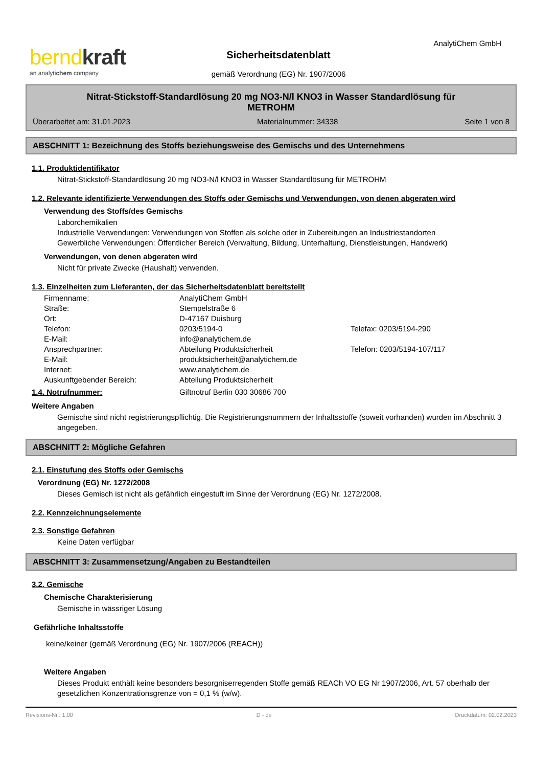berndkraft
an analytichem company
Sicherheitsdatenblatt
gemäß Verordnung (EG) Nr. 1907/2006
AnalytiChem GmbH
Nitrat-Stickstoff-Standardlösung 20 mg NO3-N/l KNO3 in Wasser Standardlösung für METROHM
Überarbeitet am: 31.01.2023 Materialnummer: 34338 Seite 1 von 8
ABSCHNITT 1: Bezeichnung des Stoffs beziehungsweise des Gemischs und des Unternehmens
1.1. Produktidentifikator
Nitrat-Stickstoff-Standardlösung 20 mg NO3-N/l KNO3 in Wasser Standardlösung für METROHM
1.2. Relevante identifizierte Verwendungen des Stoffs oder Gemischs und Verwendungen, von denen abgeraten wird
Verwendung des Stoffs/des Gemischs
Laborchemikalien
Industrielle Verwendungen: Verwendungen von Stoffen als solche oder in Zubereitungen an Industriestandorten
Gewerbliche Verwendungen: Öffentlicher Bereich (Verwaltung, Bildung, Unterhaltung, Dienstleistungen, Handwerk)
Verwendungen, von denen abgeraten wird
Nicht für private Zwecke (Haushalt) verwenden.
1.3. Einzelheiten zum Lieferanten, der das Sicherheitsdatenblatt bereitstellt
| Firmenname: | AnalytiChem GmbH | |
| Straße: | Stempelstraße 6 | |
| Ort: | D-47167 Duisburg | |
| Telefon: | 0203/5194-0 | Telefax: 0203/5194-290 |
| E-Mail: | info@analytichem.de | |
| Ansprechpartner: | Abteilung Produktsicherheit | Telefon: 0203/5194-107/117 |
| E-Mail: | produktsicherheit@analytichem.de | |
| Internet: | www.analytichem.de | |
| Auskunftgebender Bereich: | Abteilung Produktsicherheit | |
| 1.4. Notrufnummer: | Giftnotruf Berlin 030 30686 700 |
Weitere Angaben
Gemische sind nicht registrierungspflichtig. Die Registrierungsnummern der Inhaltsstoffe (soweit vorhanden) wurden im Abschnitt 3 angegeben.
ABSCHNITT 2: Mögliche Gefahren
2.1. Einstufung des Stoffs oder Gemischs
Verordnung (EG) Nr. 1272/2008
Dieses Gemisch ist nicht als gefährlich eingestuft im Sinne der Verordnung (EG) Nr. 1272/2008.
2.2. Kennzeichnungselemente
2.3. Sonstige Gefahren
Keine Daten verfügbar
ABSCHNITT 3: Zusammensetzung/Angaben zu Bestandteilen
3.2. Gemische
Chemische Charakterisierung
Gemische in wässriger Lösung
Gefährliche Inhaltsstoffe
keine/keiner (gemäß Verordnung (EG) Nr. 1907/2006 (REACH))
Weitere Angaben
Dieses Produkt enthält keine besonders besorgniserregenden Stoffe gemäß REACh VO EG Nr 1907/2006, Art. 57 oberhalb der gesetzlichen Konzentrationsgrenze von = 0,1 % (w/w).
Revisions-Nr.: 1,00 D - de Druckdatum: 02.02.2023